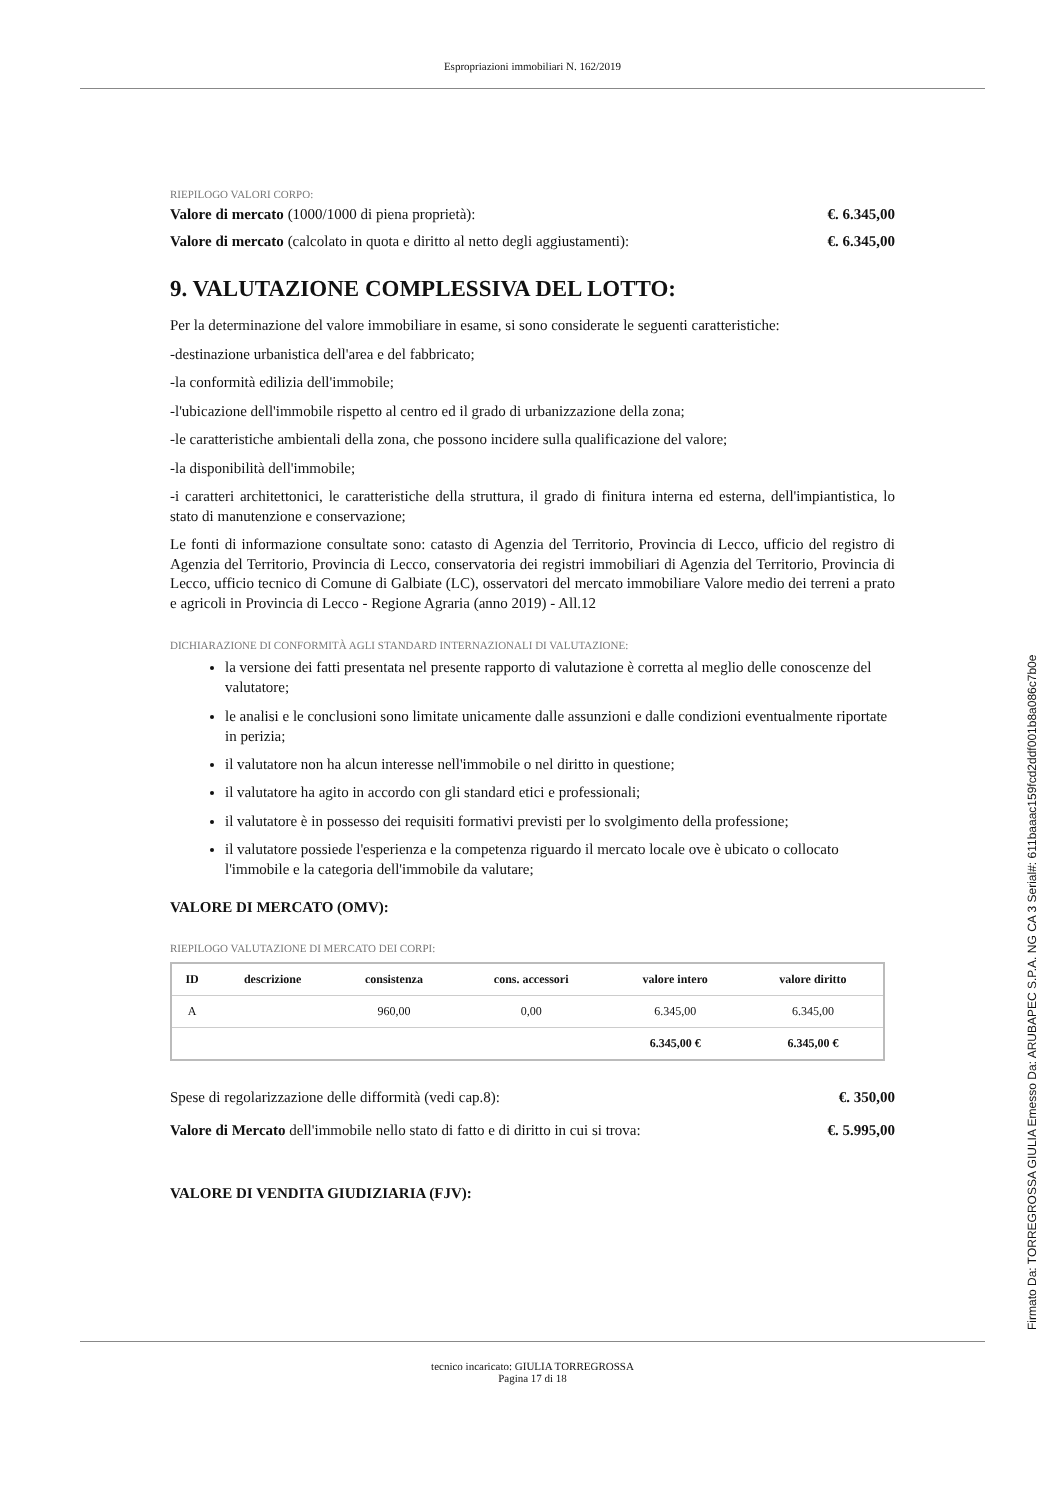Espropriazioni immobiliari N. 162/2019
RIEPILOGO VALORI CORPO:
Valore di mercato (1000/1000 di piena proprietà): €. 6.345,00
Valore di mercato (calcolato in quota e diritto al netto degli aggiustamenti): €. 6.345,00
9. VALUTAZIONE COMPLESSIVA DEL LOTTO:
Per la determinazione del valore immobiliare in esame, si sono considerate le seguenti caratteristiche:
-destinazione urbanistica dell'area e del fabbricato;
-la conformità edilizia dell'immobile;
-l'ubicazione dell'immobile rispetto al centro ed il grado di urbanizzazione della zona;
-le caratteristiche ambientali della zona, che possono incidere sulla qualificazione del valore;
-la disponibilità dell'immobile;
-i caratteri architettonici, le caratteristiche della struttura, il grado di finitura interna ed esterna, dell'impiantistica, lo stato di manutenzione e conservazione;
Le fonti di informazione consultate sono: catasto di Agenzia del Territorio, Provincia di Lecco, ufficio del registro di Agenzia del Territorio, Provincia di Lecco, conservatoria dei registri immobiliari di Agenzia del Territorio, Provincia di Lecco, ufficio tecnico di Comune di Galbiate (LC), osservatori del mercato immobiliare Valore medio dei terreni a prato e agricoli in Provincia di Lecco - Regione Agraria (anno 2019) - All.12
DICHIARAZIONE DI CONFORMITÀ AGLI STANDARD INTERNAZIONALI DI VALUTAZIONE:
la versione dei fatti presentata nel presente rapporto di valutazione è corretta al meglio delle conoscenze del valutatore;
le analisi e le conclusioni sono limitate unicamente dalle assunzioni e dalle condizioni eventualmente riportate in perizia;
il valutatore non ha alcun interesse nell'immobile o nel diritto in questione;
il valutatore ha agito in accordo con gli standard etici e professionali;
il valutatore è in possesso dei requisiti formativi previsti per lo svolgimento della professione;
il valutatore possiede l'esperienza e la competenza riguardo il mercato locale ove è ubicato o collocato l'immobile e la categoria dell'immobile da valutare;
VALORE DI MERCATO (OMV):
RIEPILOGO VALUTAZIONE DI MERCATO DEI CORPI:
| ID | descrizione | consistenza | cons. accessori | valore intero | valore diritto |
| --- | --- | --- | --- | --- | --- |
| A | | 960,00 | 0,00 | 6.345,00 | 6.345,00 |
| | | | | 6.345,00 € | 6.345,00 € |
Spese di regolarizzazione delle difformità (vedi cap.8): €. 350,00
Valore di Mercato dell'immobile nello stato di fatto e di diritto in cui si trova: €. 5.995,00
VALORE DI VENDITA GIUDIZIARIA (FJV):
tecnico incaricato: GIULIA TORREGROSSA
Pagina 17 di 18
Firmato Da: TORREGROSSA GIULIA Emesso Da: ARUBAPEC S.P.A. NG CA 3 Serial#: 611baaac159fcd2ddf001b8a086c7b0e